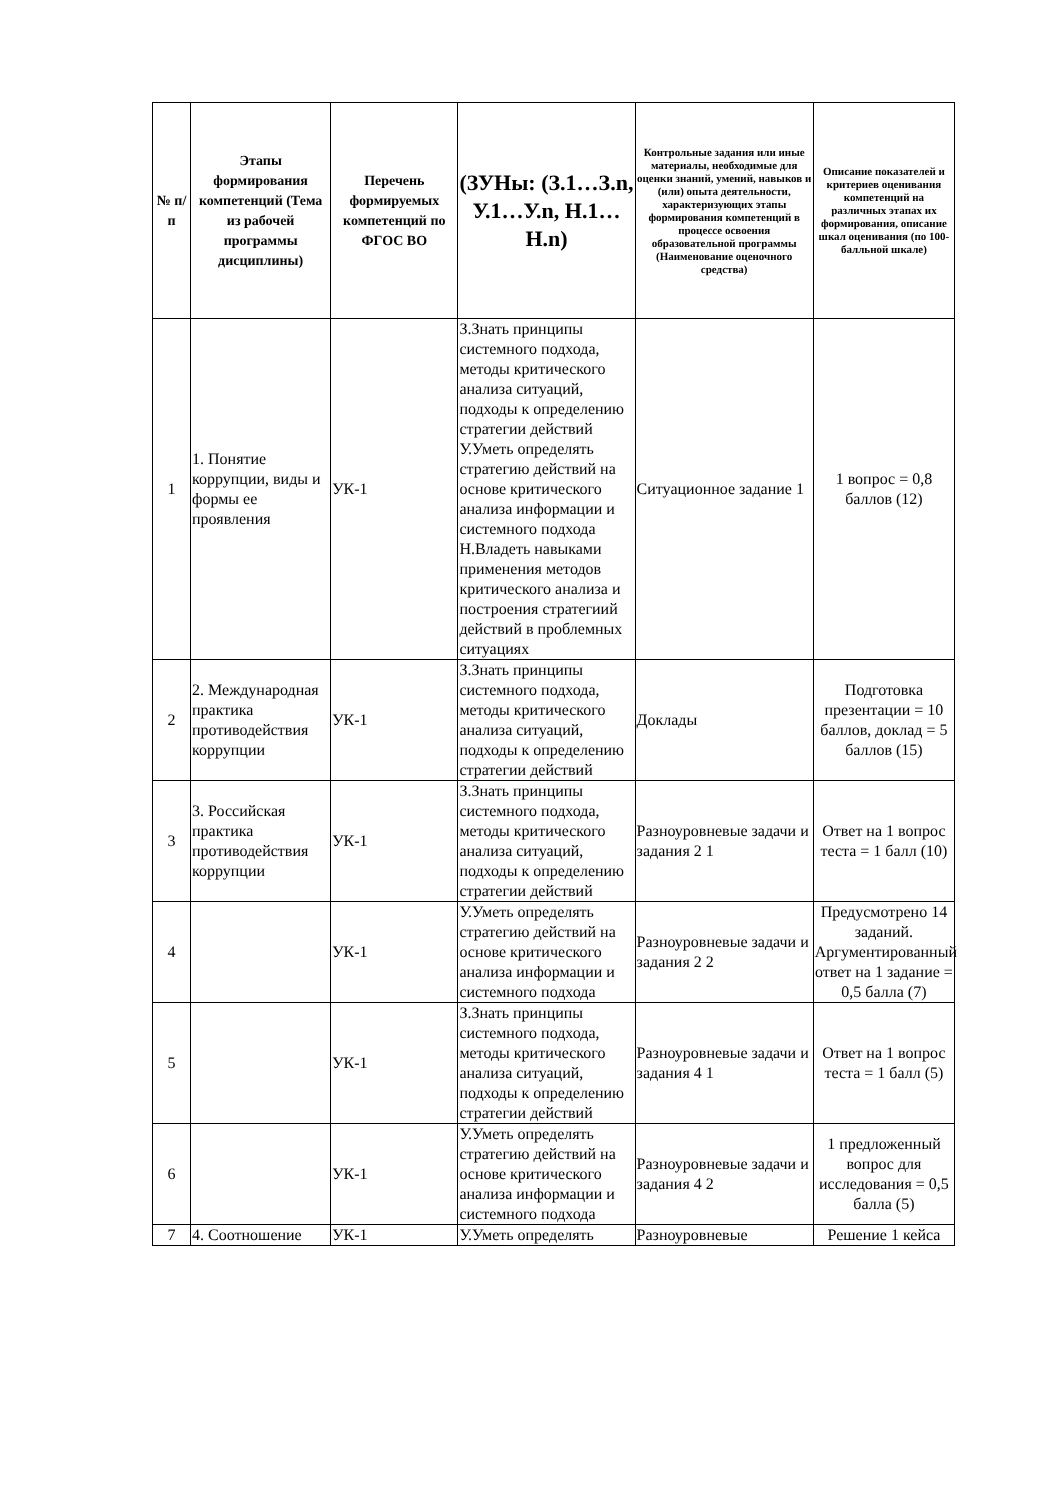| № п/п | Этапы формирования компетенций (Тема из рабочей программы дисциплины) | Перечень формируемых компетенций по ФГОС ВО | (ЗУНы: (З.1…З.n, У.1…У.n, Н.1…Н.n) | Контрольные задания или иные материалы, необходимые для оценки знаний, умений, навыков и (или) опыта деятельности, характеризующих этапы формирования компетенций в процессе освоения образовательной программы (Наименование оценочного средства) | Описание показателей и критериев оценивания компетенций на различных этапах их формирования, описание шкал оценивания (по 100-балльной шкале) |
| --- | --- | --- | --- | --- | --- |
| 1 | 1. Понятие коррупции, виды и формы ее проявления | УК-1 | З.Знать принципы системного подхода, методы критического анализа ситуаций, подходы к определению стратегии действий У.Уметь определять стратегию действий на основе критического анализа информации и системного подхода Н.Владеть навыками применения методов критического анализа и построения стратегиий действий в проблемных ситуациях | Ситуационное задание 1 | 1 вопрос = 0,8 баллов (12) |
| 2 | 2. Международная практика противодействия коррупции | УК-1 | З.Знать принципы системного подхода, методы критического анализа ситуаций, подходы к определению стратегии действий | Доклады | Подготовка презентации = 10 баллов, доклад = 5 баллов (15) |
| 3 | 3. Российская практика противодействия коррупции | УК-1 | З.Знать принципы системного подхода, методы критического анализа ситуаций, подходы к определению стратегии действий | Разноуровневые задачи и задания 2 1 | Ответ на 1 вопрос теста = 1 балл (10) |
| 4 | | УК-1 | У.Уметь определять стратегию действий на основе критического анализа информации и системного подхода | Разноуровневые задачи и задания 2 2 | Предусмотрено 14 заданий. Аргументированный ответ на 1 задание = 0,5 балла (7) |
| 5 | | УК-1 | З.Знать принципы системного подхода, методы критического анализа ситуаций, подходы к определению стратегии действий | Разноуровневые задачи и задания 4 1 | Ответ на 1 вопрос теста = 1 балл (5) |
| 6 | | УК-1 | У.Уметь определять стратегию действий на основе критического анализа информации и системного подхода | Разноуровневые задачи и задания 4 2 | 1 предложенный вопрос для исследования = 0,5 балла (5) |
| 7 | 4. Соотношение | УК-1 | У.Уметь определять | Разноуровневые | Решение 1 кейса |